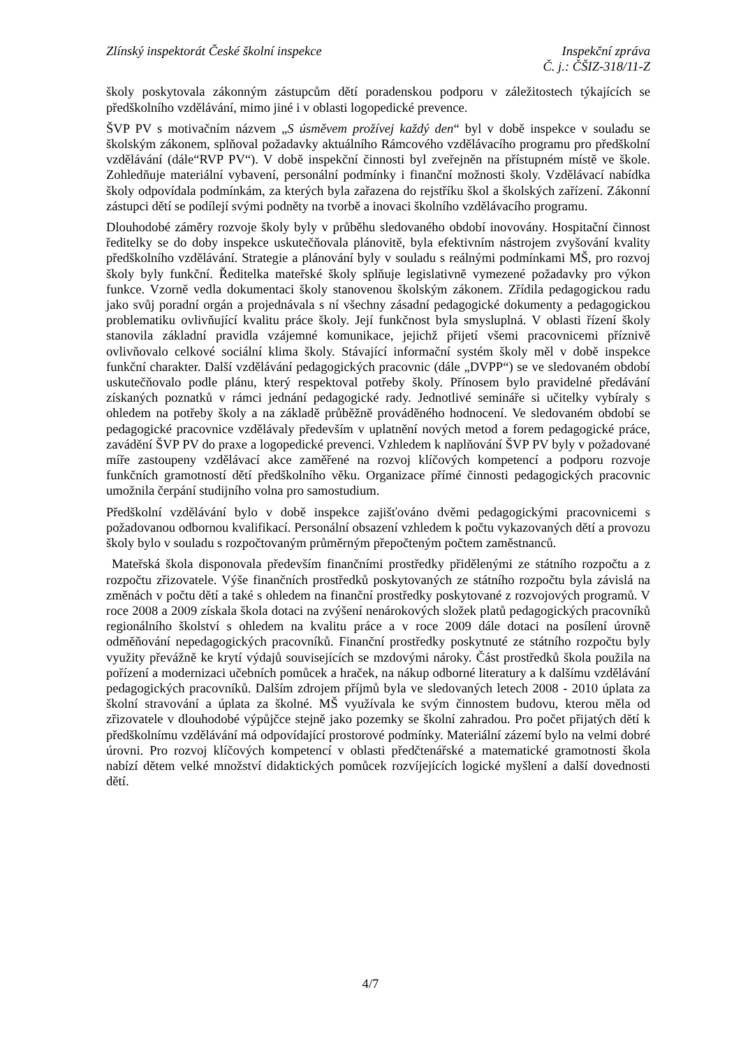Zlínský inspektorát České školní inspekce
Inspekční zpráva
Č. j.: ČŠIZ-318/11-Z
školy poskytovala zákonným zástupcům dětí poradenskou podporu v záležitostech týkajících se předškolního vzdělávání, mimo jiné i v oblasti logopedické prevence.
ŠVP PV s motivačním názvem „S úsměvem prožívej každý den“ byl v době inspekce v souladu se školským zákonem, splňoval požadavky aktuálního Rámcového vzdělávacího programu pro předškolní vzdělávání (dále“RVP PV“). V době inspekční činnosti byl zveřejněn na přístupném místě ve škole. Zohledňuje materiální vybavení, personální podmínky i finanční možnosti školy. Vzdělávací nabídka školy odpovídala podmínkám, za kterých byla zařazena do rejstříku škol a školských zařízení. Zákonní zástupci dětí se podílejí svými podněty na tvorbě a inovaci školního vzdělávacího programu.
Dlouhodobé záměry rozvoje školy byly v průběhu sledovaného období inovovány. Hospitační činnost ředitelky se do doby inspekce uskutečňovala plánovitě, byla efektivním nástrojem zvyšování kvality předškolního vzdělávání. Strategie a plánování byly v souladu s reálnými podmínkami MŠ, pro rozvoj školy byly funkční. Ředitelka mateřské školy splňuje legislativně vymezené požadavky pro výkon funkce. Vzorně vedla dokumentaci školy stanovenou školským zákonem. Zřídila pedagogickou radu jako svůj poradní orgán a projednávala s ní všechny zásadní pedagogické dokumenty a pedagogickou problematiku ovlivňující kvalitu práce školy. Její funkčnost byla smysluplná. V oblasti řízení školy stanovila základní pravidla vzájemné komunikace, jejichž přijetí všemi pracovnicemi příznivě ovlivňovalo celkové sociální klima školy. Stávající informační systém školy měl v době inspekce funkční charakter. Další vzdělávání pedagogických pracovnic (dále „DVPP“) se ve sledovaném období uskutečňovalo podle plánu, který respektoval potřeby školy. Přínosem bylo pravidelné předávání získaných poznatků v rámci jednání pedagogické rady. Jednotlivé semináře si učitelky vybíraly s ohledem na potřeby školy a na základě průběžně prováděného hodnocení. Ve sledovaném období se pedagogické pracovnice vzdělávaly především v uplatnění nových metod a forem pedagogické práce, zavádění ŠVP PV do praxe a logopedické prevenci. Vzhledem k naplňování ŠVP PV byly v požadované míře zastoupeny vzdělávací akce zaměřené na rozvoj klíčových kompetencí a podporu rozvoje funkčních gramotností dětí předškolního věku. Organizace přímé činnosti pedagogických pracovnic umožnila čerpání studijního volna pro samostudium.
Předškolní vzdělávání bylo v době inspekce zajišťováno dvěmi pedagogickými pracovnicemi s požadovanou odbornou kvalifikací. Personální obsazení vzhledem k počtu vykazovaných dětí a provozu školy bylo v souladu s rozpočtovaným průměrným přepočteným počtem zaměstnanců.
Mateřská škola disponovala především finančními prostředky přidělenými ze státního rozpočtu a z rozpočtu zřizovatele. Výše finančních prostředků poskytovaných ze státního rozpočtu byla závislá na změnách v počtu dětí a také s ohledem na finanční prostředky poskytované z rozvojových programů. V roce 2008 a 2009 získala škola dotaci na zvýšení nenárokových složek platů pedagogických pracovníků regionálního školství s ohledem na kvalitu práce a v roce 2009 dále dotaci na posílení úrovně odměňování nepedagogických pracovníků. Finanční prostředky poskytnuté ze státního rozpočtu byly využity převážně ke krytí výdajů souvisejících se mzdovými nároky. Část prostředků škola použila na pořízení a modernizaci učebních pomůcek a hraček, na nákup odborné literatury a k dalšímu vzdělávání pedagogických pracovníků. Dalším zdrojem příjmů byla ve sledovaných letech 2008 - 2010 úplata za školní stravování a úplata za školné. MŠ využívala ke svým činnostem budovu, kterou měla od zřizovatele v dlouhodobé výpůjčce stejně jako pozemky se školní zahradou. Pro počet přijatých dětí k předškolnímu vzdělávání má odpovídající prostorové podmínky. Materiální zázemí bylo na velmi dobré úrovni. Pro rozvoj klíčových kompetencí v oblasti předčtenářské a matematické gramotnosti škola nabízí dětem velké množství didaktických pomůcek rozvíjejících logické myšlení a další dovednosti dětí.
4/7